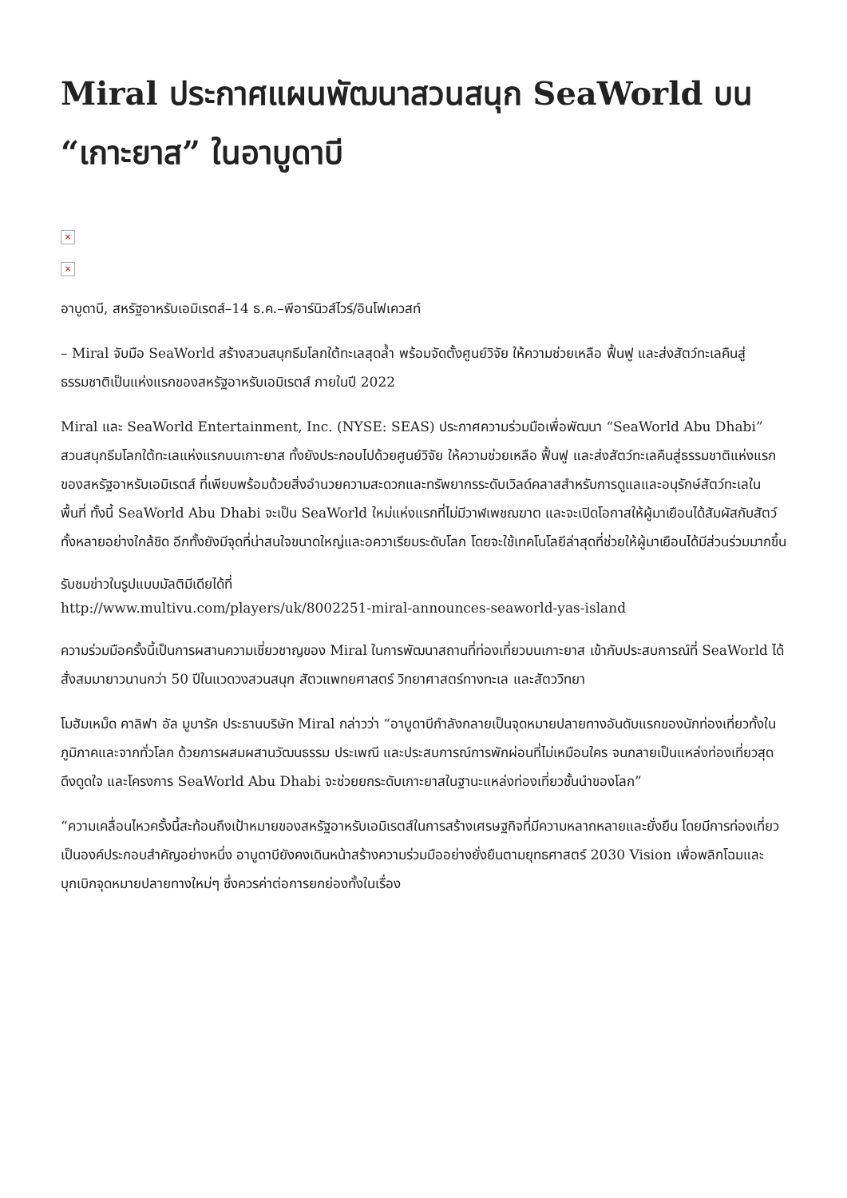Miral ประกาศแผนพัฒนาสวนสนุก SeaWorld บน “เกาะยาส” ในอาบูดาบี
×
×
อาบูดาบี, สหรัฐอาหรับเอมิเรตส์–14 ธ.ค.–พีอาร์นิวส์ไวร์/อินโฟเควสท์
– Miral จับมือ SeaWorld สร้างสวนสนุกธีมโลกใต้ทะเลสุดล้ำ พร้อมจัดตั้งศูนย์วิจัย ให้ความช่วยเหลือ ฟื้นฟู และส่งสัตว์ทะเลคืนสู่ธรรมชาติเป็นแห่งแรกของสหรัฐอาหรับเอมิเรตส์ ภายในปี 2022
Miral และ SeaWorld Entertainment, Inc. (NYSE: SEAS) ประกาศความร่วมมือเพื่อพัฒนา “SeaWorld Abu Dhabi” สวนสนุกธีมโลกใต้ทะเลแห่งแรกบนเกาะยาส ทั้งยังประกอบไปด้วยศูนย์วิจัย ให้ความช่วยเหลือ ฟื้นฟู และส่งสัตว์ทะเลคืนสู่ธรรมชาติแห่งแรกของสหรัฐอาหรับเอมิเรตส์ ที่เพียบพร้อมด้วยสิ่งอำนวยความสะดวกและทรัพยากรระดับเวิลด์คลาสสำหรับการดูแลและอนุรักษ์สัตว์ทะเลในพื้นที่ ทั้งนี้ SeaWorld Abu Dhabi จะเป็น SeaWorld ใหม่แห่งแรกที่ไม่มีวาฬเพชฌฆาต และจะเปิดโอกาสให้ผู้มาเยือนได้สัมผัสกับสัตว์ทั้งหลายอย่างใกล้ชิด อีกทั้งยังมีจุดที่น่าสนใจขนาดใหญ่และอควาเรียมระดับโลก โดยจะใช้เทคโนโลยีล่าสุดที่ช่วยให้ผู้มาเยือนได้มีส่วนร่วมมากขึ้น
รับชมข่าวในรูปแบบมัลติมีเดียได้ที่
http://www.multivu.com/players/uk/8002251-miral-announces-seaworld-yas-island
ความร่วมมือครั้งนี้เป็นการผสานความเชี่ยวชาญของ Miral ในการพัฒนาสถานที่ท่องเที่ยวบนเกาะยาส เข้ากับประสบการณ์ที่ SeaWorld ได้สั่งสมมายาวนานกว่า 50 ปีในแวดวงสวนสนุก สัตวแพทยศาสตร์ วิทยาศาสตร์ทางทะเล และสัตววิทยา
โมฮัมเหม็ด คาลิฟา อัล มูบารัค ประธานบริษัท Miral กล่าวว่า “อาบูดาบีกำลังกลายเป็นจุดหมายปลายทางอันดับแรกของนักท่องเที่ยวทั้งในภูมิภาคและจากทั่วโลก ด้วยการผสมผสานวัฒนธรรม ประเพณี และประสบการณ์การพักผ่อนที่ไม่เหมือนใคร จนกลายเป็นแหล่งท่องเที่ยวสุดดึงดูดใจ และโครงการ SeaWorld Abu Dhabi จะช่วยยกระดับเกาะยาสในฐานะแหล่งท่องเที่ยวชั้นนำของโลก”
“ความเคลื่อนไหวครั้งนี้สะท้อนถึงเป้าหมายของสหรัฐอาหรับเอมิเรตส์ในการสร้างเศรษฐกิจที่มีความหลากหลายและยั่งยืน โดยมีการท่องเที่ยวเป็นองค์ประกอบสำคัญอย่างหนึ่ง อาบูดาบียังคงเดินหน้าสร้างความร่วมมืออย่างยั่งยืนตามยุทธศาสตร์ 2030 Vision เพื่อพลิกโฉมและบุกเบิกจุดหมายปลายทางใหม่ๆ ซึ่งควรค่าต่อการยกย่องทั้งในเรื่อง